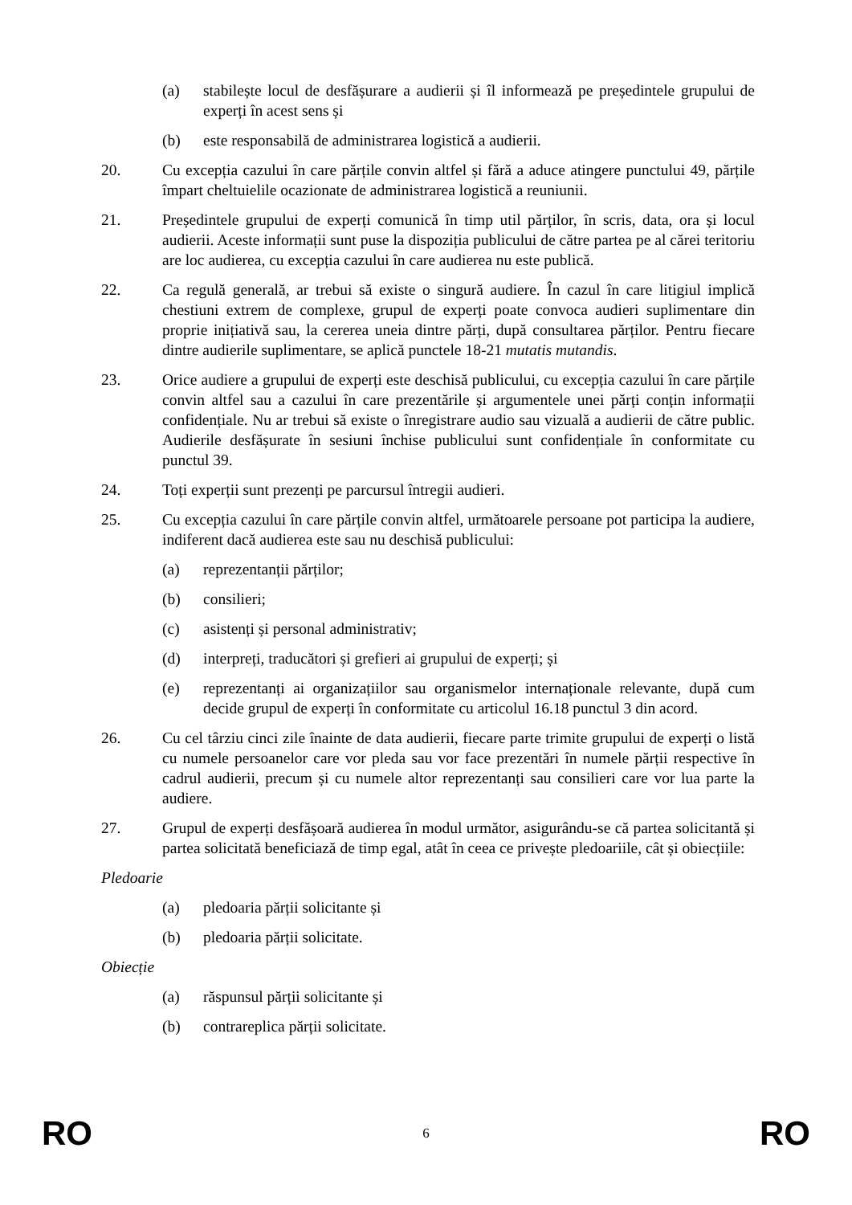(a) stabilește locul de desfășurare a audierii și îl informează pe președintele grupului de experți în acest sens și
(b) este responsabilă de administrarea logistică a audierii.
20. Cu excepția cazului în care părțile convin altfel și fără a aduce atingere punctului 49, părțile împart cheltuielile ocazionate de administrarea logistică a reuniunii.
21. Președintele grupului de experți comunică în timp util părților, în scris, data, ora și locul audierii. Aceste informații sunt puse la dispoziția publicului de către partea pe al cărei teritoriu are loc audierea, cu excepția cazului în care audierea nu este publică.
22. Ca regulă generală, ar trebui să existe o singură audiere. În cazul în care litigiul implică chestiuni extrem de complexe, grupul de experți poate convoca audieri suplimentare din proprie inițiativă sau, la cererea uneia dintre părți, după consultarea părților. Pentru fiecare dintre audierile suplimentare, se aplică punctele 18-21 mutatis mutandis.
23. Orice audiere a grupului de experți este deschisă publicului, cu excepția cazului în care părțile convin altfel sau a cazului în care prezentările și argumentele unei părți conțin informații confidențiale. Nu ar trebui să existe o înregistrare audio sau vizuală a audierii de către public. Audierile desfășurate în sesiuni închise publicului sunt confidențiale în conformitate cu punctul 39.
24. Toți experții sunt prezenți pe parcursul întregii audieri.
25. Cu excepția cazului în care părțile convin altfel, următoarele persoane pot participa la audiere, indiferent dacă audierea este sau nu deschisă publicului:
(a) reprezentanții părților;
(b) consilieri;
(c) asistenți și personal administrativ;
(d) interpreți, traducători și grefieri ai grupului de experți; și
(e) reprezentanți ai organizațiilor sau organismelor internaționale relevante, după cum decide grupul de experți în conformitate cu articolul 16.18 punctul 3 din acord.
26. Cu cel târziu cinci zile înainte de data audierii, fiecare parte trimite grupului de experți o listă cu numele persoanelor care vor pleda sau vor face prezentări în numele părții respective în cadrul audierii, precum și cu numele altor reprezentanți sau consilieri care vor lua parte la audiere.
27. Grupul de experți desfășoară audierea în modul următor, asigurându-se că partea solicitantă și partea solicitată beneficiază de timp egal, atât în ceea ce privește pledoariile, cât și obiecțiile:
Pledoarie
(a) pledoaria părții solicitante și
(b) pledoaria părții solicitate.
Obiecție
(a) răspunsul părții solicitante și
(b) contrareplica părții solicitate.
RO 6 RO